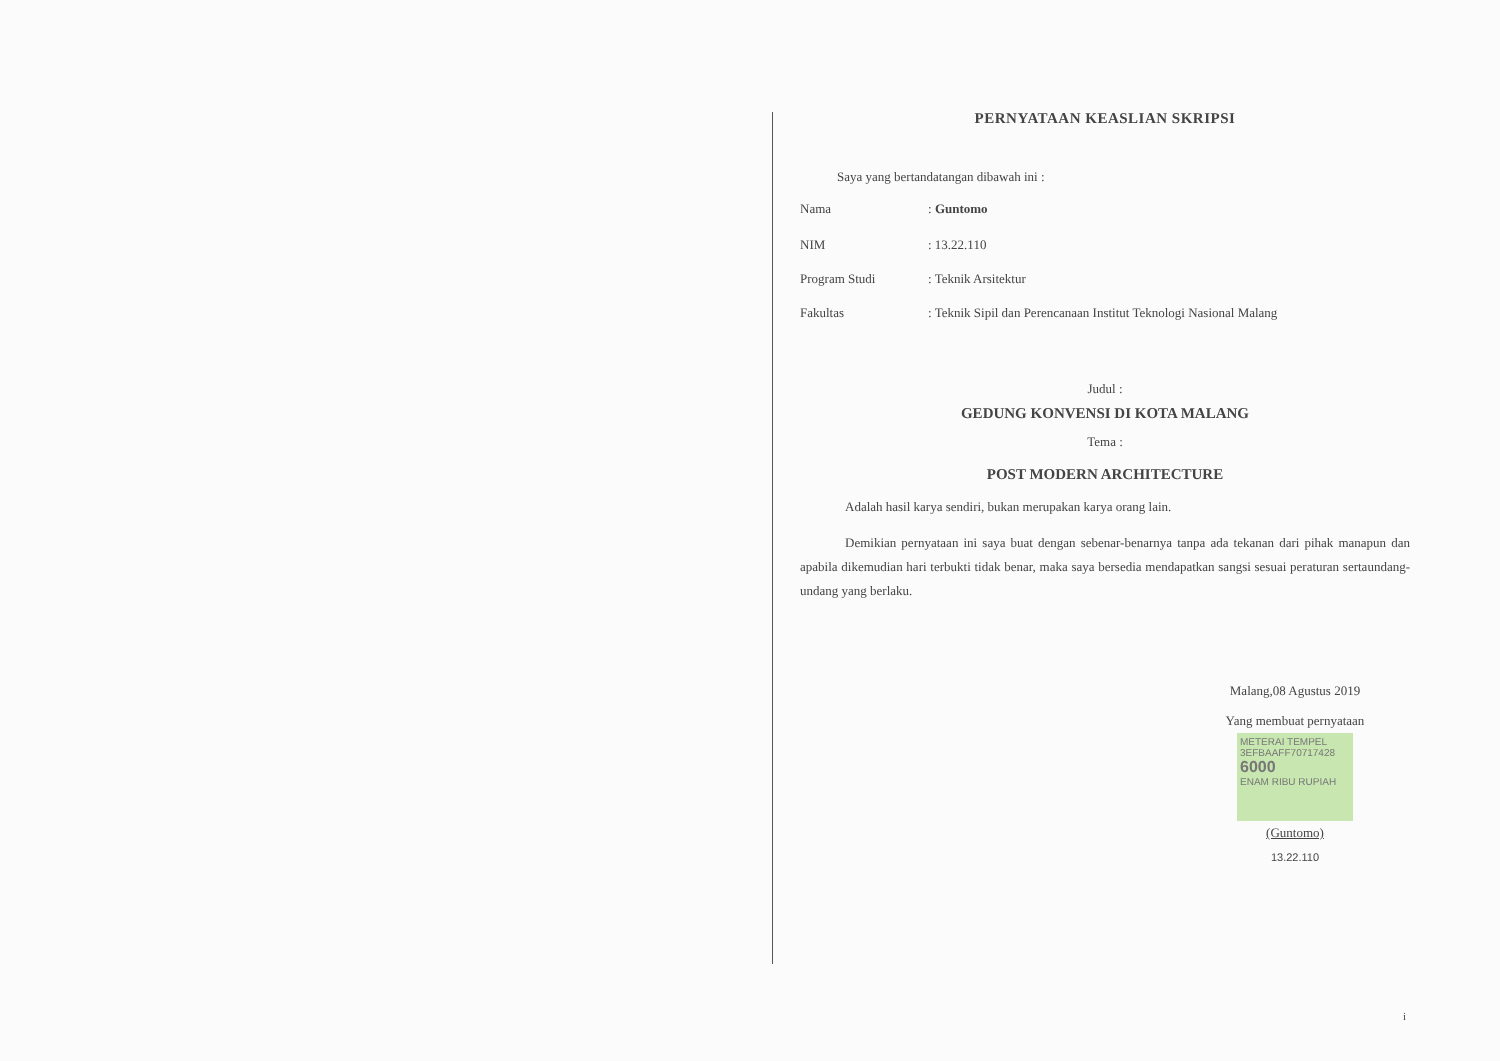PERNYATAAN KEASLIAN SKRIPSI
Saya yang bertandatangan dibawah ini :
Nama: Guntomo
NIM: 13.22.110
Program Studi: Teknik Arsitektur
Fakultas: Teknik Sipil dan Perencanaan Institut Teknologi Nasional Malang
Judul :
GEDUNG KONVENSI DI KOTA MALANG
Tema :
POST MODERN ARCHITECTURE
Adalah hasil karya sendiri, bukan merupakan karya orang lain.
Demikian pernyataan ini saya buat dengan sebenar-benarnya tanpa ada tekanan dari pihak manapun dan apabila dikemudian hari terbukti tidak benar, maka saya bersedia mendapatkan sangsi sesuai peraturan sertaundang-undang yang berlaku.
Malang,08 Agustus 2019
Yang membuat pernyataan
METERAI TEMPEL
3EFBAAFF70717428
6000
ENAM RIBU RUPIAH
(Guntomo)
13.22.110
i